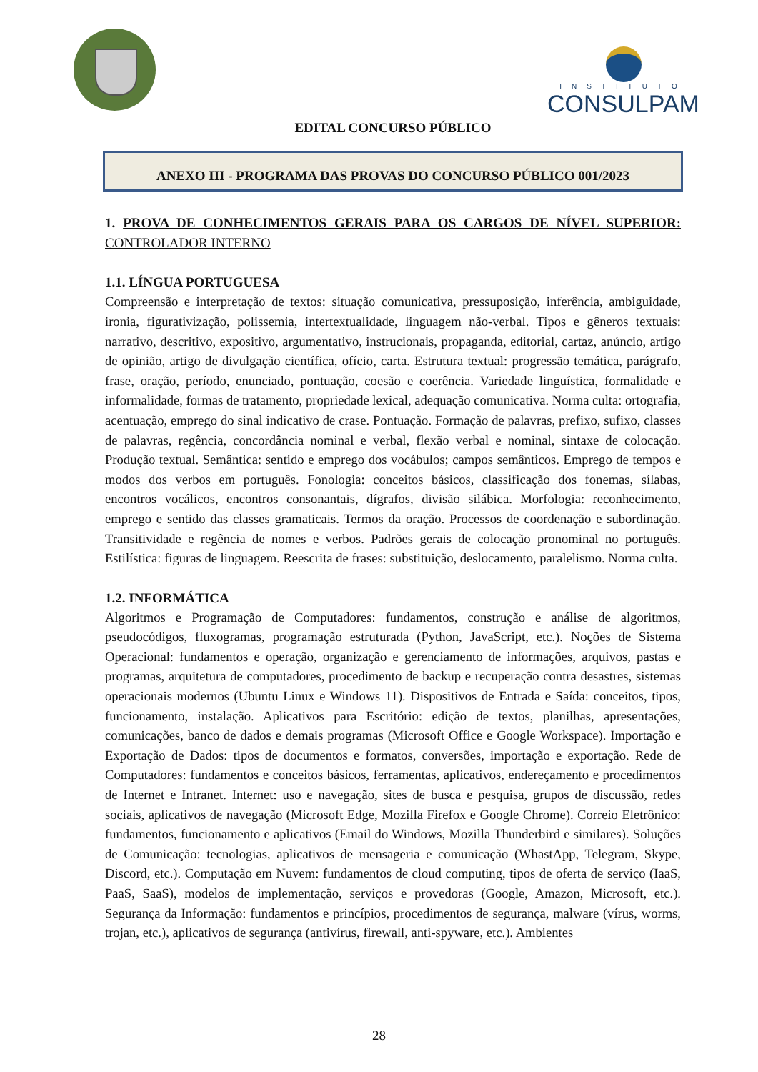INSTITUTO
CONSULPAM
EDITAL CONCURSO PÚBLICO
ANEXO III - PROGRAMA DAS PROVAS DO CONCURSO PÚBLICO 001/2023
1. PROVA DE CONHECIMENTOS GERAIS PARA OS CARGOS DE NÍVEL SUPERIOR: CONTROLADOR INTERNO
1.1. LÍNGUA PORTUGUESA
Compreensão e interpretação de textos: situação comunicativa, pressuposição, inferência, ambiguidade, ironia, figurativização, polissemia, intertextualidade, linguagem não-verbal. Tipos e gêneros textuais: narrativo, descritivo, expositivo, argumentativo, instrucionais, propaganda, editorial, cartaz, anúncio, artigo de opinião, artigo de divulgação científica, ofício, carta. Estrutura textual: progressão temática, parágrafo, frase, oração, período, enunciado, pontuação, coesão e coerência. Variedade linguística, formalidade e informalidade, formas de tratamento, propriedade lexical, adequação comunicativa. Norma culta: ortografia, acentuação, emprego do sinal indicativo de crase. Pontuação. Formação de palavras, prefixo, sufixo, classes de palavras, regência, concordância nominal e verbal, flexão verbal e nominal, sintaxe de colocação. Produção textual. Semântica: sentido e emprego dos vocábulos; campos semânticos. Emprego de tempos e modos dos verbos em português. Fonologia: conceitos básicos, classificação dos fonemas, sílabas, encontros vocálicos, encontros consonantais, dígrafos, divisão silábica. Morfologia: reconhecimento, emprego e sentido das classes gramaticais. Termos da oração. Processos de coordenação e subordinação. Transitividade e regência de nomes e verbos. Padrões gerais de colocação pronominal no português. Estilística: figuras de linguagem. Reescrita de frases: substituição, deslocamento, paralelismo. Norma culta.
1.2. INFORMÁTICA
Algoritmos e Programação de Computadores: fundamentos, construção e análise de algoritmos, pseudocódigos, fluxogramas, programação estruturada (Python, JavaScript, etc.). Noções de Sistema Operacional: fundamentos e operação, organização e gerenciamento de informações, arquivos, pastas e programas, arquitetura de computadores, procedimento de backup e recuperação contra desastres, sistemas operacionais modernos (Ubuntu Linux e Windows 11). Dispositivos de Entrada e Saída: conceitos, tipos, funcionamento, instalação. Aplicativos para Escritório: edição de textos, planilhas, apresentações, comunicações, banco de dados e demais programas (Microsoft Office e Google Workspace). Importação e Exportação de Dados: tipos de documentos e formatos, conversões, importação e exportação. Rede de Computadores: fundamentos e conceitos básicos, ferramentas, aplicativos, endereçamento e procedimentos de Internet e Intranet. Internet: uso e navegação, sites de busca e pesquisa, grupos de discussão, redes sociais, aplicativos de navegação (Microsoft Edge, Mozilla Firefox e Google Chrome). Correio Eletrônico: fundamentos, funcionamento e aplicativos (Email do Windows, Mozilla Thunderbird e similares). Soluções de Comunicação: tecnologias, aplicativos de mensageria e comunicação (WhastApp, Telegram, Skype, Discord, etc.). Computação em Nuvem: fundamentos de cloud computing, tipos de oferta de serviço (IaaS, PaaS, SaaS), modelos de implementação, serviços e provedoras (Google, Amazon, Microsoft, etc.). Segurança da Informação: fundamentos e princípios, procedimentos de segurança, malware (vírus, worms, trojan, etc.), aplicativos de segurança (antivírus, firewall, anti-spyware, etc.). Ambientes
28